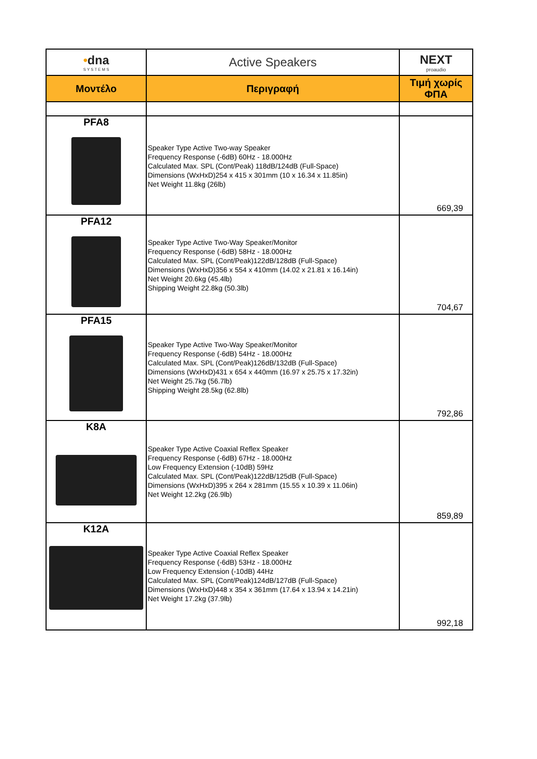| • dna S Y S T E M S | Active Speakers | NEXT proaudio |
| --- | --- | --- |
| Μοντέλο | Περιγραφή | Τιμή χωρίς ΦΠΑ |
| PFA8 | Speaker Type Active Two-way Speaker Frequency Response (-6dB) 60Hz - 18.000Hz Calculated Max. SPL (Cont/Peak) 118dB/124dB (Full-Space) Dimensions (WxHxD)254 x 415 x 301mm (10 x 16.34 x 11.85in) Net Weight 11.8kg (26lb) | 669,39 |
| PFA12 | Speaker Type Active Two-Way Speaker/Monitor Frequency Response (-6dB) 58Hz - 18.000Hz Calculated Max. SPL (Cont/Peak)122dB/128dB (Full-Space) Dimensions (WxHxD)356 x 554 x 410mm (14.02 x 21.81 x 16.14in) Net Weight 20.6kg (45.4lb) Shipping Weight 22.8kg (50.3lb) | 704,67 |
| PFA15 | Speaker Type Active Two-Way Speaker/Monitor Frequency Response (-6dB) 54Hz - 18.000Hz Calculated Max. SPL (Cont/Peak)126dB/132dB (Full-Space) Dimensions (WxHxD)431 x 654 x 440mm (16.97 x 25.75 x 17.32in) Net Weight 25.7kg (56.7lb) Shipping Weight 28.5kg (62.8lb) | 792,86 |
| K8A | Speaker Type Active Coaxial Reflex Speaker Frequency Response (-6dB) 67Hz - 18.000Hz Low Frequency Extension (-10dB) 59Hz Calculated Max. SPL (Cont/Peak)122dB/125dB (Full-Space) Dimensions (WxHxD)395 x 264 x 281mm (15.55 x 10.39 x 11.06in) Net Weight 12.2kg (26.9lb) | 859,89 |
| K12A | Speaker Type Active Coaxial Reflex Speaker Frequency Response (-6dB) 53Hz - 18.000Hz Low Frequency Extension (-10dB) 44Hz Calculated Max. SPL (Cont/Peak)124dB/127dB (Full-Space) Dimensions (WxHxD)448 x 354 x 361mm (17.64 x 13.94 x 14.21in) Net Weight 17.2kg (37.9lb) | 992,18 |